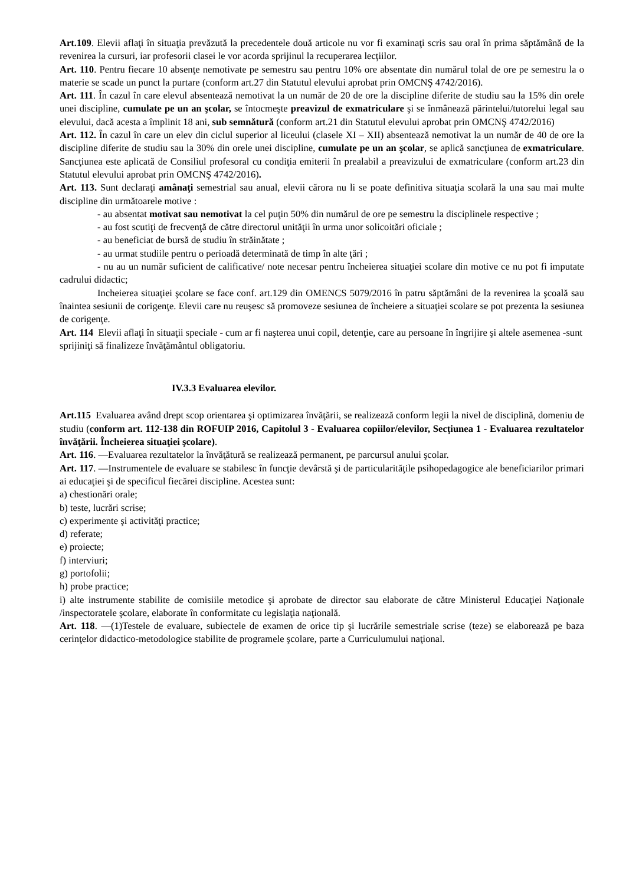Art.109. Elevii aflaţi în situaţia prevăzută la precedentele două articole nu vor fi examinaţi scris sau oral în prima săptămână de la revenirea la cursuri, iar profesorii clasei le vor acorda sprijinul la recuperarea lecţiilor.
Art. 110. Pentru fiecare 10 absenţe nemotivate pe semestru sau pentru 10% ore absentate din numărul tolal de ore pe semestru la o materie se scade un punct la purtare (conform art.27 din Statutul elevului aprobat prin OMCNŞ 4742/2016).
Art. 111. În cazul în care elevul absentează nemotivat la un număr de 20 de ore la discipline diferite de studiu sau la 15% din orele unei discipline, cumulate pe un an şcolar, se întocmeşte preavizul de exmatriculare şi se înmânează părintelui/tutorelui legal sau elevului, dacă acesta a împlinit 18 ani, sub semnătură (conform art.21 din Statutul elevului aprobat prin OMCNŞ 4742/2016)
Art. 112. În cazul în care un elev din ciclul superior al liceului (clasele XI – XII) absentează nemotivat la un număr de 40 de ore la discipline diferite de studiu sau la 30% din orele unei discipline, cumulate pe un an şcolar, se aplică sancţiunea de exmatriculare. Sancţiunea este aplicată de Consiliul profesoral cu condiţia emiterii în prealabil a preavizului de exmatriculare (conform art.23 din Statutul elevului aprobat prin OMCNŞ 4742/2016).
Art. 113. Sunt declaraţi amânaţi semestrial sau anual, elevii cărora nu li se poate definitiva situaţia scolară la una sau mai multe discipline din următoarele motive :
- au absentat motivat sau nemotivat la cel puţin 50% din numărul de ore pe semestru la disciplinele respective ;
- au fost scutiţi de frecvenţă de către directorul unităţii în urma unor solicoitări oficiale ;
- au beneficiat de bursă de studiu în străinătate ;
- au urmat studiile pentru o perioadă determinată de timp în alte ţări ;
- nu au un număr suficient de calificative/ note necesar pentru încheierea situaţiei scolare din motive ce nu pot fi imputate cadrului didactic;
Incheierea situaţiei şcolare se face conf. art.129 din OMENCS 5079/2016 în patru săptămâni de la revenirea la şcoală sau înaintea sesiunii de corigenţe. Elevii care nu reuşesc să promoveze sesiunea de încheiere a situaţiei scolare se pot prezenta la sesiunea de corigenţe.
Art. 114 Elevii aflaţi în situaţii speciale - cum ar fi naşterea unui copil, detenţie, care au persoane în îngrijire şi altele asemenea -sunt sprijiniţi să finalizeze învăţământul obligatoriu.
IV.3.3 Evaluarea elevilor.
Art.115 Evaluarea având drept scop orientarea şi optimizarea învăţării, se realizează conform legii la nivel de disciplină, domeniu de studiu (conform art. 112-138 din ROFUIP 2016, Capitolul 3 - Evaluarea copiilor/elevilor, Secţiunea 1 - Evaluarea rezultatelor învăţării. Încheierea situaţiei şcolare).
Art. 116. —Evaluarea rezultatelor la învăţătură se realizează permanent, pe parcursul anului şcolar.
Art. 117. —Instrumentele de evaluare se stabilesc în funcţie devârstă şi de particularităţile psihopedagogice ale beneficiarilor primari ai educaţiei şi de specificul fiecărei discipline. Acestea sunt:
a) chestionări orale;
b) teste, lucrări scrise;
c) experimente şi activităţi practice;
d) referate;
e) proiecte;
f) interviuri;
g) portofolii;
h) probe practice;
i) alte instrumente stabilite de comisiile metodice şi aprobate de director sau elaborate de către Ministerul Educaţiei Naţionale /inspectoratele şcolare, elaborate în conformitate cu legislaţia naţională.
Art. 118. —(1)Testele de evaluare, subiectele de examen de orice tip şi lucrările semestriale scrise (teze) se elaborează pe baza cerinţelor didactico-metodologice stabilite de programele şcolare, parte a Curriculumului naţional.